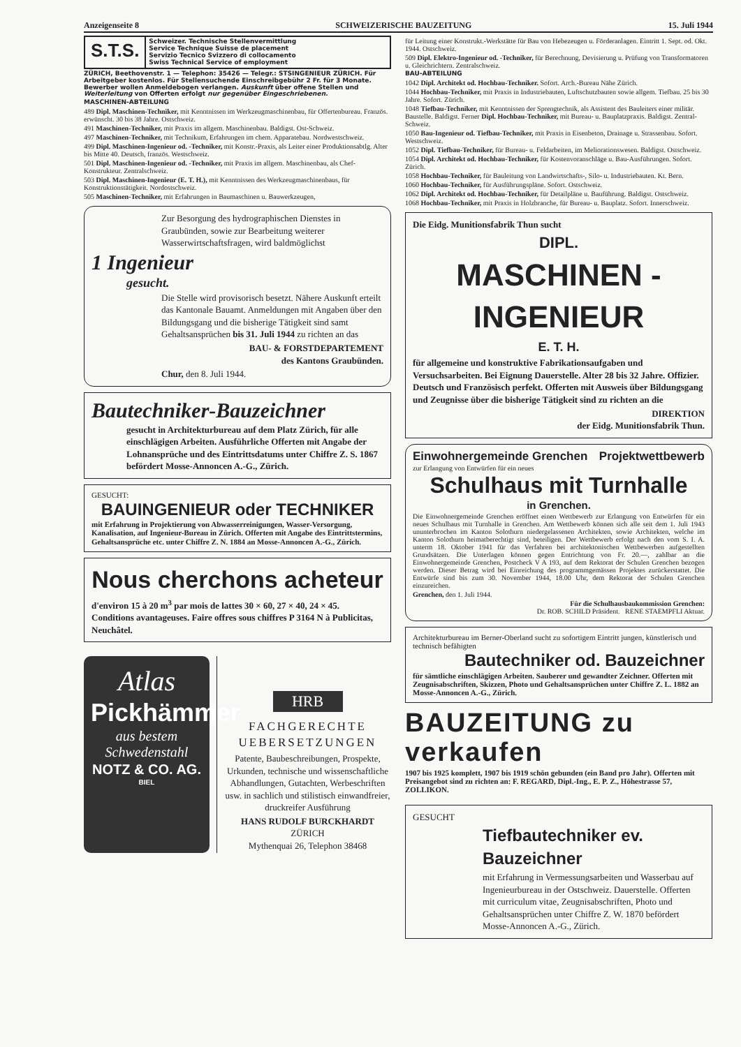Anzeigenseite 8 SCHWEIZERISCHE BAUZEITUNG 15. Juli 1944
S.T.S.
Schweizer. Technische Stellenvermittlung
Service Technique Suisse de placement
Servizio Tecnico Svizzero di collocamento
Swiss Technical Service of employment
ZÜRICH, Beethovenstr. 1 — Telephon: 35426 — Telegr.: STSINGENIEUR ZÜRICH. Für Arbeitgeber kostenlos. Für Stellensuchende Einschreibgebühr 2 Fr. für 3 Monate. Bewerber wollen Anmeldebogen verlangen. Auskunft über offene Stellen und Weiterleitung von Offerten erfolgt nur gegenüber Eingeschriebenen.
MASCHINEN-ABTEILUNG
489 Dipl. Maschinen-Techniker, mit Kenntnissen im Werkzeugmaschinenbau, für Offertenbureau. Französ. erwünscht. 30 bis 38 Jahre. Ostschweiz.
491 Maschinen-Techniker, mit Praxis im allgem. Maschinenbau. Baldigst. Ost-Schweiz.
497 Maschinen-Techniker, mit Technikum, Erfahrungen im chem. Apparatebau. Nordwestschweiz.
499 Dipl. Maschinen-Ingenieur od. -Techniker, mit Konstr.-Praxis, als Leiter einer Produktionsabtlg. Alter bis Mitte 40. Deutsch, französ. Westschweiz.
501 Dipl. Maschinen-Ingenieur od. -Techniker, mit Praxis im allgem. Maschinenbau, als Chef-Konstrukteur. Zentralschweiz.
503 Dipl. Maschinen-Ingenieur (E. T. H.), mit Kenntnissen des Werkzeugmaschinenbaus, für Konstruktionstätigkeit. Nordostschweiz.
505 Maschinen-Techniker, mit Erfahrungen in Baumaschinen u. Bauwerkzeugen,
Zur Besorgung des hydrographischen Dienstes in Graubünden, sowie zur Bearbeitung weiterer Wasserwirtschaftsfragen, wird baldmöglichst
1 Ingenieur
gesucht.
Die Stelle wird provisorisch besetzt. Nähere Auskunft erteilt das Kantonale Bauamt. Anmeldungen mit Angaben über den Bildungsgang und die bisherige Tätigkeit sind samt Gehaltsansprüchen bis 31. Juli 1944 zu richten an das
BAU- & FORSTDEPARTEMENT
des Kantons Graubünden.
Chur, den 8. Juli 1944.
Bautechniker-Bauzeichner
gesucht in Architekturbureau auf dem Platz Zürich, für alle einschlägigen Arbeiten. Ausführliche Offerten mit Angabe der Lohnansprüche und des Eintrittsdatums unter Chiffre Z. S. 1867 befördert Mosse-Annoncen A.-G., Zürich.
GESUCHT:
BAUINGENIEUR oder TECHNIKER
mit Erfahrung in Projektierung von Abwasserreinigungen, Wasser-Versorgung, Kanalisation, auf Ingenieur-Bureau in Zürich. Offerten mit Angabe des Eintrittstermins, Gehaltsansprüche etc. unter Chiffre Z. N. 1884 an Mosse-Annoncen A.-G., Zürich.
Nous cherchons acheteur
d'environ 15 à 20 m<sup>3</sup> par mois de lattes 30 × 60, 27 × 40, 24 × 45. Conditions avantageuses. Faire offres sous chiffres P 3164 N à Publicitas, Neuchâtel.
Atlas
Pickhämmer
aus bestem Schwedenstahl
NOTZ & CO. AG.
BIEL
HRB
FACHGERECHTE UEBERSETZUNGEN
Patente, Baubeschreibungen, Prospekte, Urkunden, technische und wissenschaftliche Abhandlungen, Gutachten, Werbeschriften usw. in sachlich und stilistisch einwandfreier, druckreifer Ausführung
HANS RUDOLF BURCKHARDT
ZÜRICH
Mythenquai 26, Telephon 38468
für Leitung einer Konstrukt.-Werkstätte für Bau von Hebezeugen u. Förderanlagen. Eintritt 1. Sept. od. Okt. 1944. Ostschweiz.
509 Dipl. Elektro-Ingenieur od. -Techniker, für Berechnung, Devisierung u. Prüfung von Transformatoren u. Gleichrichtern. Zentralschweiz.
BAU-ABTEILUNG
1042 Dipl. Architekt od. Hochbau-Techniker. Sofort. Arch.-Bureau Nähe Zürich.
1044 Hochbau-Techniker, mit Praxis in Industriebauten, Luftschutzbauten sowie allgem. Tiefbau. 25 bis 30 Jahre. Sofort. Zürich.
1048 Tiefbau-Techniker, mit Kenntnissen der Sprengtechnik, als Assistent des Bauleiters einer militär. Baustelle. Baldigst. Ferner Dipl. Hochbau-Techniker, mit Bureau- u. Bauplatzpraxis. Baldigst. Zentral-Schweiz.
1050 Bau-Ingenieur od. Tiefbau-Techniker, mit Praxis in Eisenbeton, Drainage u. Strassenbau. Sofort. Westschweiz.
1052 Dipl. Tiefbau-Techniker, für Bureau- u. Feldarbeiten, im Meliorationswesen. Baldigst. Ostschweiz.
1054 Dipl. Architekt od. Hochbau-Techniker, für Kostenvoranschläge u. Bau-Ausführungen. Sofort. Zürich.
1058 Hochbau-Techniker, für Bauleitung von Landwirtschafts-, Silo- u. Industriebauten. Kt. Bern.
1060 Hochbau-Techniker, für Ausführungspläne. Sofort. Ostschweiz.
1062 Dipl. Architekt od. Hochbau-Techniker, für Detailpläne u. Bauführung. Baldigst. Ostschweiz.
1068 Hochbau-Techniker, mit Praxis in Holzbranche, für Bureau- u. Bauplatz. Sofort. Innerschweiz.
Die Eidg. Munitionsfabrik Thun sucht
DIPL.
MASCHINEN - INGENIEUR
E. T. H.
für allgemeine und konstruktive Fabrikationsaufgaben und Versuchsarbeiten. Bei Eignung Dauerstelle. Alter 28 bis 32 Jahre. Offizier. Deutsch und Französisch perfekt. Offerten mit Ausweis über Bildungsgang und Zeugnisse über die bisherige Tätigkeit sind zu richten an die
DIREKTION
der Eidg. Munitionsfabrik Thun.
Einwohnergemeinde Grenchen Projektwettbewerb
zur Erlangung von Entwürfen für ein neues
Schulhaus mit Turnhalle
in Grenchen.
Die Einwohnergemeinde Grenchen eröffnet einen Wettbewerb zur Erlangung von Entwürfen für ein neues Schulhaus mit Turnhalle in Grenchen. Am Wettbewerb können sich alle seit dem 1. Juli 1943 ununterbrochen im Kanton Solothurn niedergelassenen Architekten, sowie Architekten, welche im Kanton Solothurn heimatberechtigt sind, beteiligen. Der Wettbewerb erfolgt nach den vom S. I. A. unterm 18. Oktober 1941 für das Verfahren bei architektonischen Wettbewerben aufgestellten Grundsätzen. Die Unterlagen können gegen Entrichtung von Fr. 20.—, zahlbar an die Einwohnergemeinde Grenchen, Postcheck V A 193, auf dem Rektorat der Schulen Grenchen bezogen werden. Dieser Betrag wird bei Einreichung des programmgemässen Projektes zurückerstattet. Die Entwürfe sind bis zum 30. November 1944, 18.00 Uhr, dem Rektorat der Schulen Grenchen einzureichen.
Grenchen, den 1. Juli 1944.
Für die Schulhausbaukommission Grenchen:
Dr. ROB. SCHILD Präsident. RENE STAEMPFLI Aktuar.
Architekturbureau im Berner-Oberland sucht zu sofortigem Eintritt jungen, künstlerisch und technisch befähigten
Bautechniker od. Bauzeichner
für sämtliche einschlägigen Arbeiten. Sauberer und gewandter Zeichner. Offerten mit Zeugnisabschriften, Skizzen, Photo und Gehaltsansprüchen unter Chiffre Z. L. 1882 an Mosse-Annoncen A.-G., Zürich.
BAUZEITUNG zu verkaufen
1907 bis 1925 komplett, 1907 bis 1919 schön gebunden (ein Band pro Jahr). Offerten mit Preisangebot sind zu richten an: F. REGARD, Dipl.-Ing., E. P. Z., Höhestrasse 57, ZOLLIKON.
GESUCHT
Tiefbautechniker ev. Bauzeichner
mit Erfahrung in Vermessungsarbeiten und Wasserbau auf Ingenieurbureau in der Ostschweiz. Dauerstelle. Offerten mit curriculum vitae, Zeugnisabschriften, Photo und Gehaltsansprüchen unter Chiffre Z. W. 1870 befördert Mosse-Annoncen A.-G., Zürich.